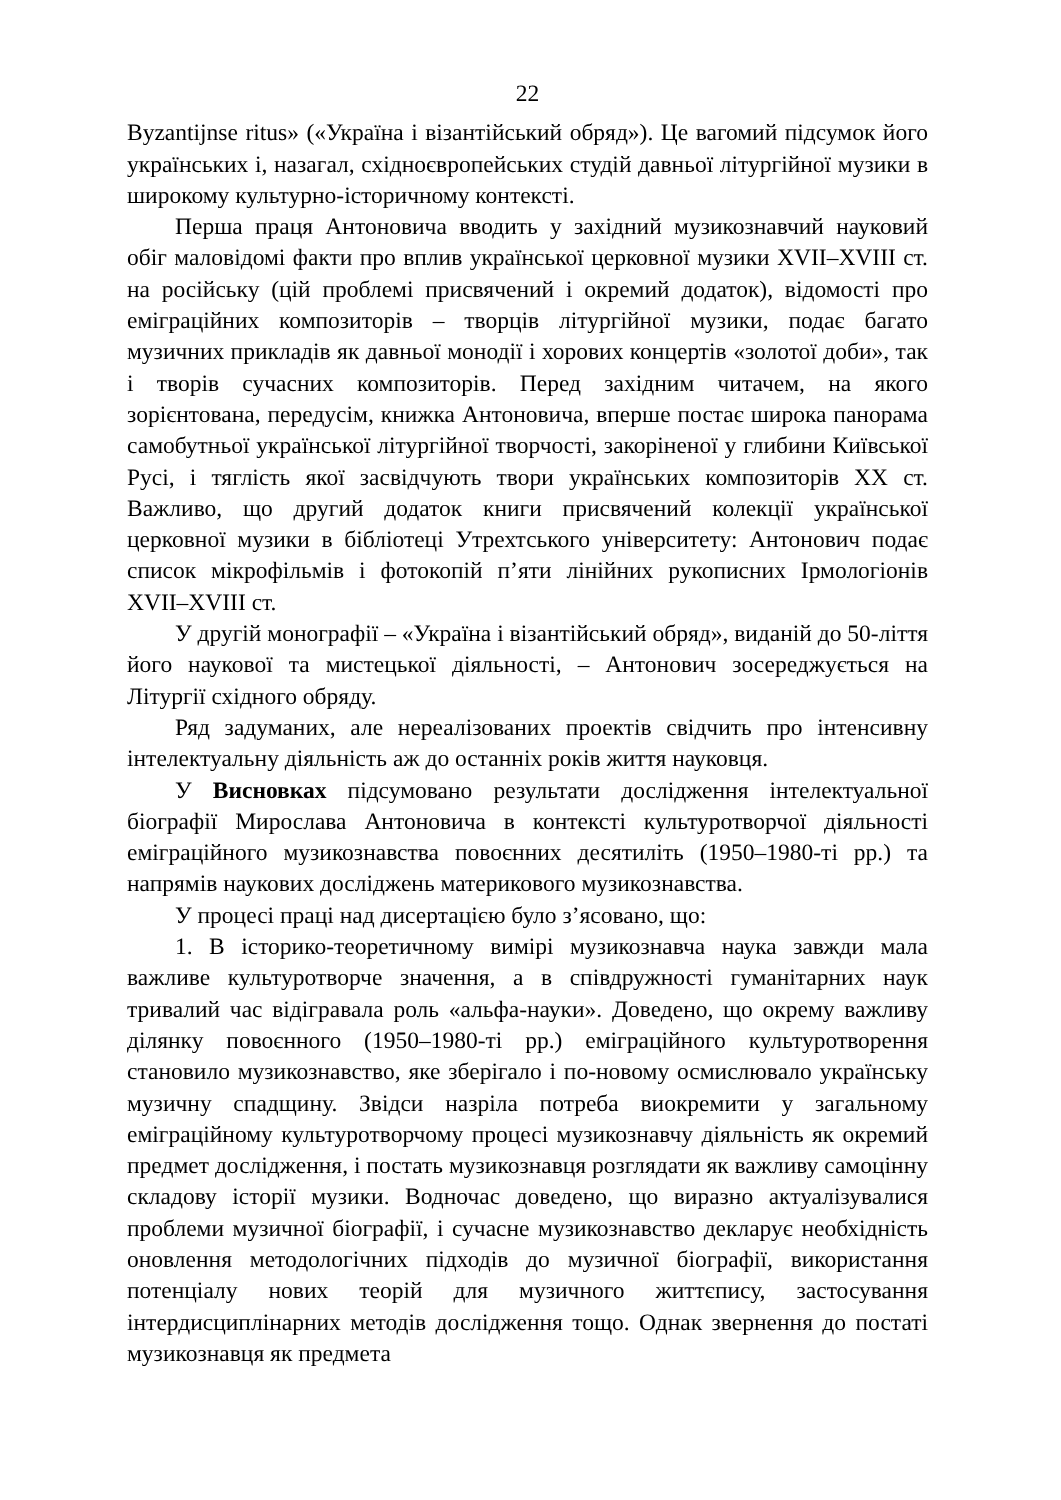22
Byzantijnse ritus» («Україна і візантійський обряд»). Це вагомий підсумок його українських і, назагал, східноєвропейських студій давньої літургійної музики в широкому культурно-історичному контексті.
Перша праця Антоновича вводить у західний музикознавчий науковий обіг маловідомі факти про вплив української церковної музики XVII–XVIII ст. на російську (цій проблемі присвячений і окремий додаток), відомості про еміграційних композиторів – творців літургійної музики, подає багато музичних прикладів як давньої монодії і хорових концертів «золотої доби», так і творів сучасних композиторів. Перед західним читачем, на якого зорієнтована, передусім, книжка Антоновича, вперше постає широка панорама самобутньої української літургійної творчості, закоріненої у глибини Київської Русі, і тяглість якої засвідчують твори українських композиторів XX ст. Важливо, що другий додаток книги присвячений колекції української церковної музики в бібліотеці Утрехтського університету: Антонович подає список мікрофільмів і фотокопій п’яти лінійних рукописних Ірмологіонів XVII–XVIII ст.
У другій монографії – «Україна і візантійський обряд», виданій до 50-ліття його наукової та мистецької діяльності, – Антонович зосереджується на Літургії східного обряду.
Ряд задуманих, але нереалізованих проектів свідчить про інтенсивну інтелектуальну діяльність аж до останніх років життя науковця.
У Висновках підсумовано результати дослідження інтелектуальної біографії Мирослава Антоновича в контексті культуротворчої діяльності еміграційного музикознавства повоєнних десятиліть (1950–1980-ті рр.) та напрямів наукових досліджень материкового музикознавства.
У процесі праці над дисертацією було з’ясовано, що:
1. В історико-теоретичному вимірі музикознавча наука завжди мала важливе культуротворче значення, а в співдружності гуманітарних наук тривалий час відігравала роль «альфа-науки». Доведено, що окрему важливу ділянку повоєнного (1950–1980-ті рр.) еміграційного культуротворення становило музикознавство, яке зберігало і по-новому осмислювало українську музичну спадщину. Звідси назріла потреба виокремити у загальному еміграційному культуротворчому процесі музикознавчу діяльність як окремий предмет дослідження, і постать музикознавця розглядати як важливу самоцінну складову історії музики. Водночас доведено, що виразно актуалізувалися проблеми музичної біографії, і сучасне музикознавство декларує необхідність оновлення методологічних підходів до музичної біографії, використання потенціалу нових теорій для музичного життєпису, застосування інтердисциплінарних методів дослідження тощо. Однак звернення до постаті музикознавця як предмета